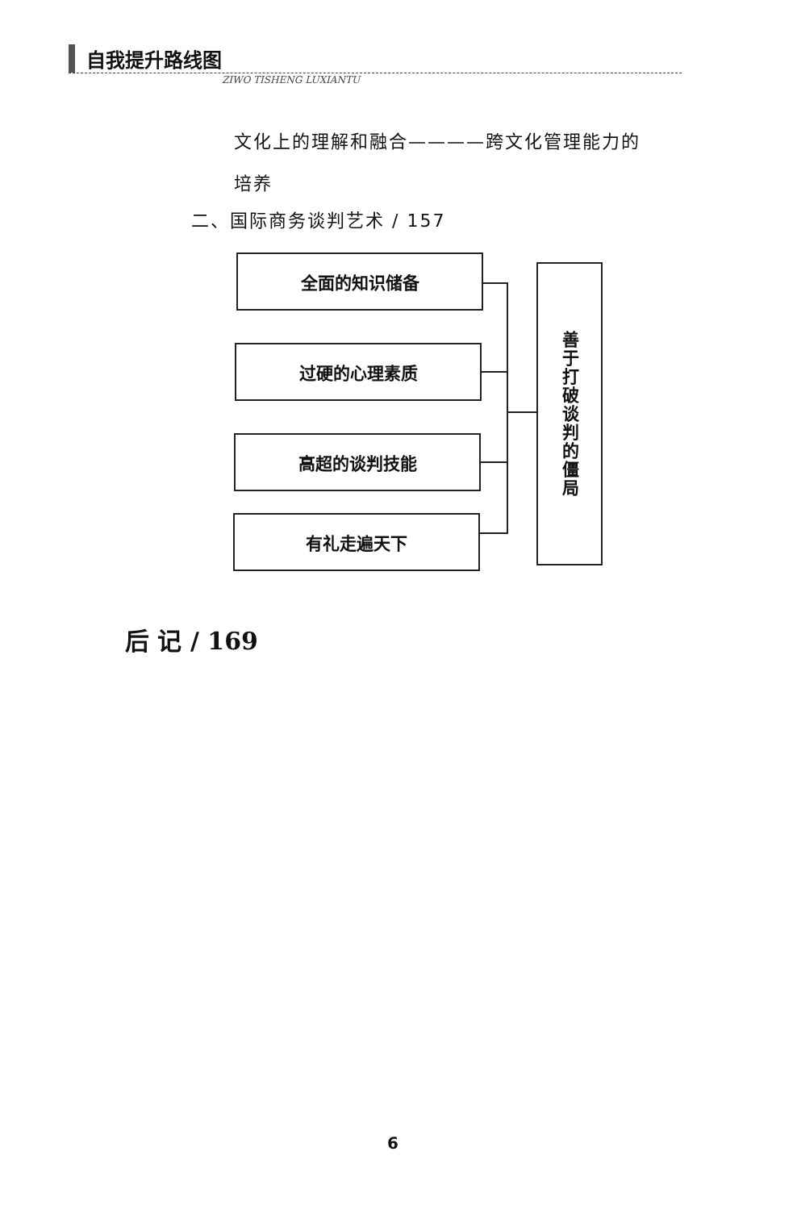自我提升路线图
ZIWO TISHENG LUXIANTU
文化上的理解和融合————跨文化管理能力的
培养
二、国际商务谈判艺术 / 157
全面的知识储备
过硬的心理素质
高超的谈判技能
有礼走遍天下
善于打破谈判的僵局
后 记 / 169
6